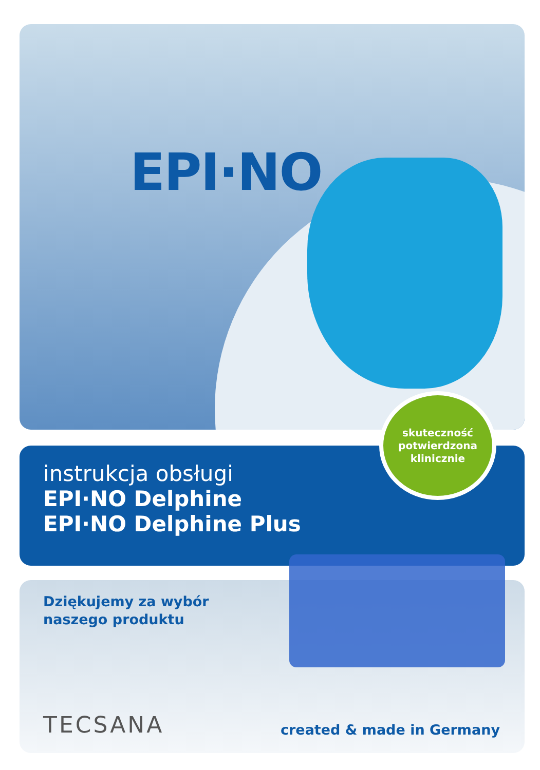EPI·NO
instrukcja obsługi
EPI·NO Delphine
EPI·NO Delphine Plus
skuteczność
potwierdzona
klinicznie
Dziękujemy za wybór
naszego produktu
TECSANA created & made in Germany